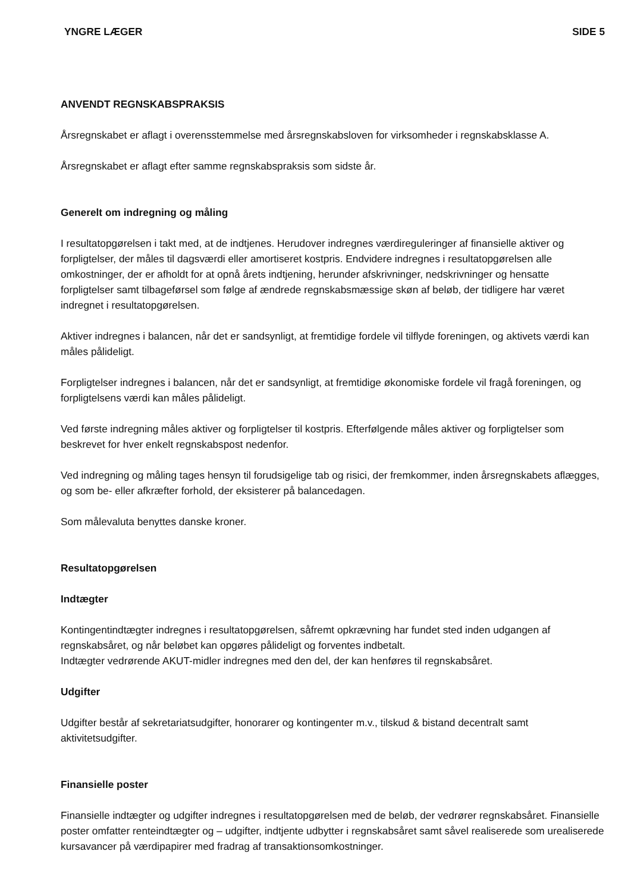YNGRE LÆGER SIDE 5
ANVENDT REGNSKABSPRAKSIS
Årsregnskabet er aflagt i overensstemmelse med årsregnskabsloven for virksomheder i regnskabsklasse A.
Årsregnskabet er aflagt efter samme regnskabspraksis som sidste år.
Generelt om indregning og måling
I resultatopgørelsen i takt med, at de indtjenes. Herudover indregnes værdireguleringer af finansielle aktiver og forpligtelser, der måles til dagsværdi eller amortiseret kostpris. Endvidere indregnes i resultatopgørelsen alle omkostninger, der er afholdt for at opnå årets indtjening, herunder afskrivninger, nedskrivninger og hensatte forpligtelser samt tilbageførsel som følge af ændrede regnskabsmæssige skøn af beløb, der tidligere har været indregnet i resultatopgørelsen.
Aktiver indregnes i balancen, når det er sandsynligt, at fremtidige fordele vil tilflyde foreningen, og aktivets værdi kan måles pålideligt.
Forpligtelser indregnes i balancen, når det er sandsynligt, at fremtidige økonomiske fordele vil fragå foreningen, og forpligtelsens værdi kan måles pålideligt.
Ved første indregning måles aktiver og forpligtelser til kostpris. Efterfølgende måles aktiver og forpligtelser som beskrevet for hver enkelt regnskabspost nedenfor.
Ved indregning og måling tages hensyn til forudsigelige tab og risici, der fremkommer, inden årsregnskabets aflægges, og som be- eller afkræfter forhold, der eksisterer på balancedagen.
Som målevaluta benyttes danske kroner.
Resultatopgørelsen
Indtægter
Kontingentindtægter indregnes i resultatopgørelsen, såfremt opkrævning har fundet sted inden udgangen af regnskabsåret, og når beløbet kan opgøres pålideligt og forventes indbetalt.
Indtægter vedrørende AKUT-midler indregnes med den del, der kan henføres til regnskabsåret.
Udgifter
Udgifter består af sekretariatsudgifter, honorarer og kontingenter m.v., tilskud & bistand decentralt samt aktivitetsudgifter.
Finansielle poster
Finansielle indtægter og udgifter indregnes i resultatopgørelsen med de beløb, der vedrører regnskabsåret. Finansielle poster omfatter renteindtægter og – udgifter, indtjente udbytter i regnskabsåret samt såvel realiserede som urealiserede kursavancer på værdipapirer med fradrag af transaktionsomkostninger.